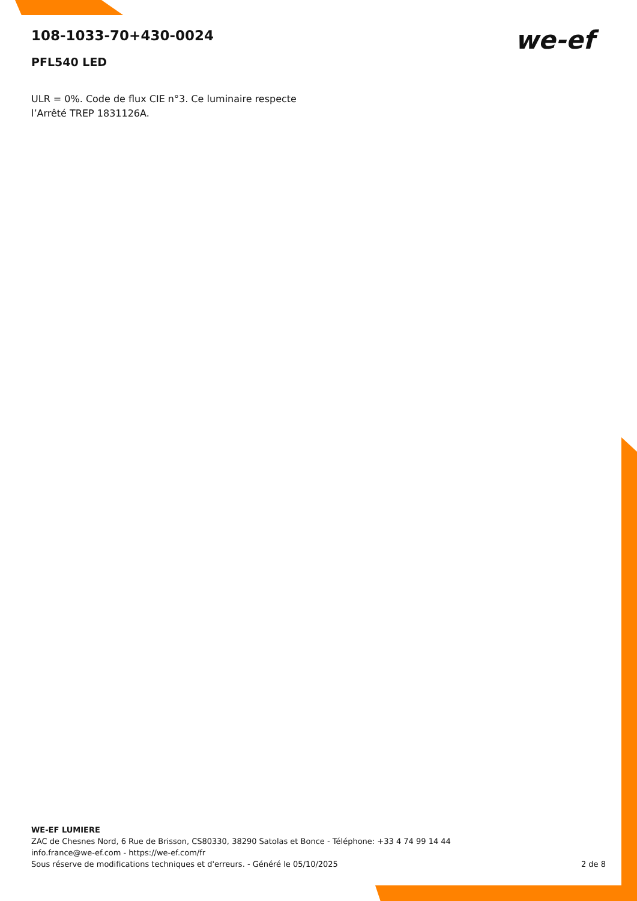108-1033-70+430-0024 we-ef
PFL540 LED
ULR = 0%. Code de flux CIE n°3. Ce luminaire respecte
l’Arrêté TREP 1831126A.
WE-EF LUMIERE
ZAC de Chesnes Nord, 6 Rue de Brisson, CS80330, 38290 Satolas et Bonce - Téléphone: +33 4 74 99 14 44
info.france@we-ef.com - https://we-ef.com/fr
Sous réserve de modifications techniques et d'erreurs. - Généré le 05/10/2025 2 de 8